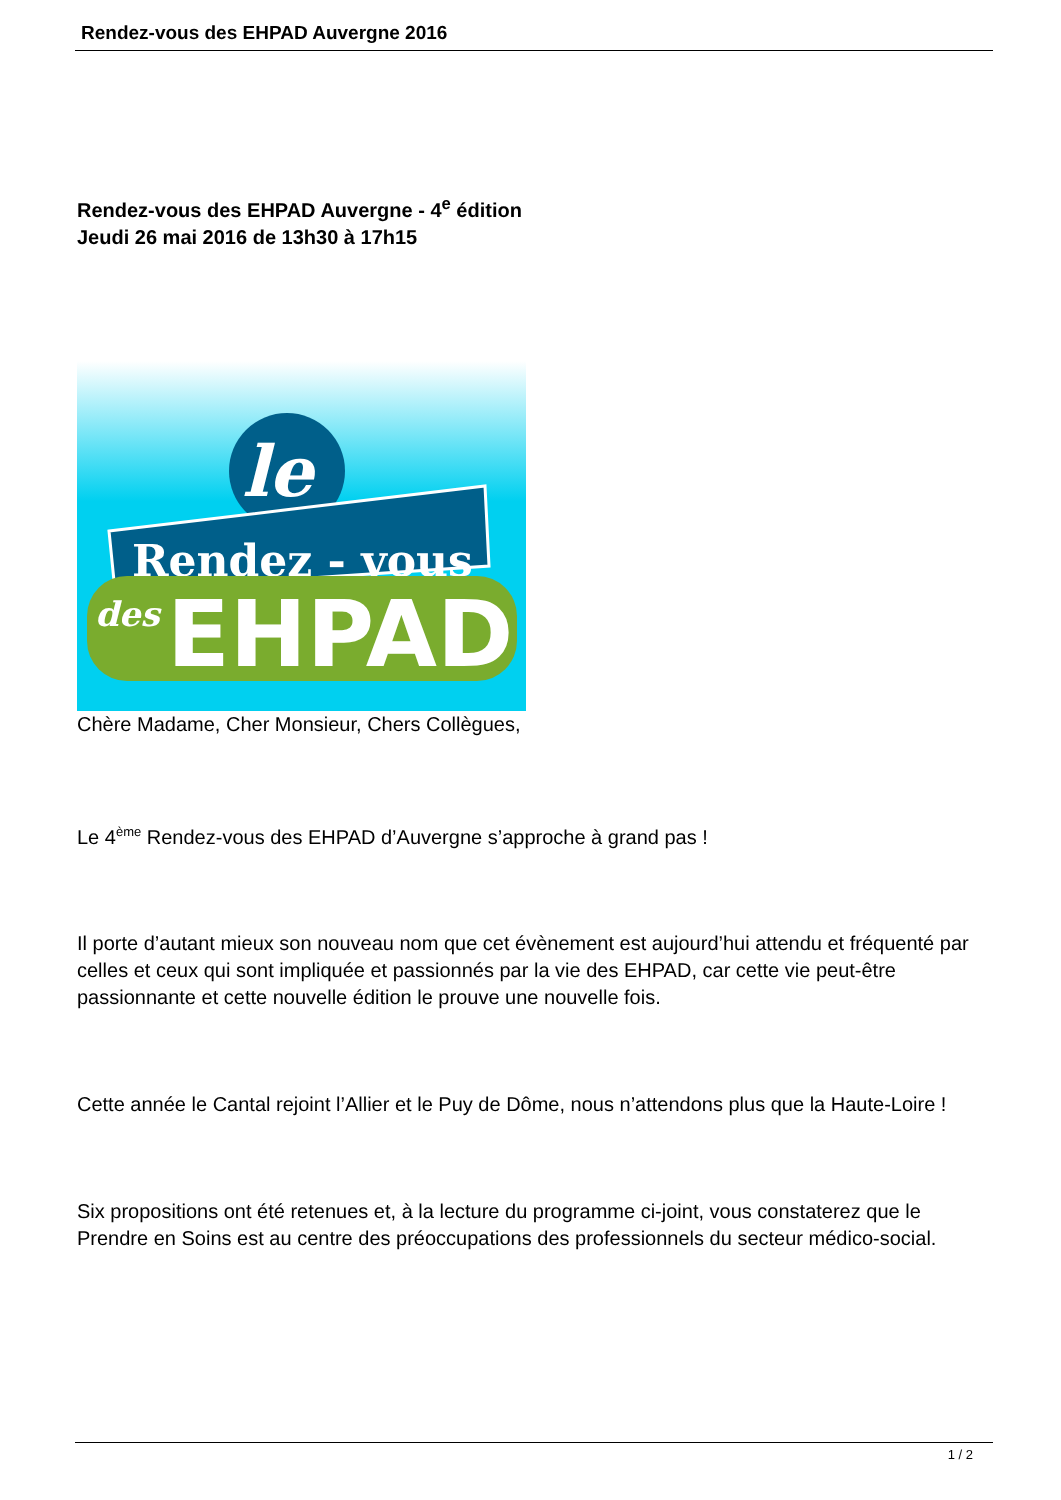Rendez-vous des EHPAD Auvergne 2016
Rendez-vous des EHPAD Auvergne - 4<sup>e</sup> édition
Jeudi 26 mai 2016 de 13h30 à 17h15
le
Rendez - vous
des
EHPAD
Chère Madame, Cher Monsieur, Chers Collègues,
Le 4<sup>ème</sup> Rendez-vous des EHPAD d’Auvergne s’approche à grand pas !
Il porte d’autant mieux son nouveau nom que cet évènement est aujourd’hui attendu et fréquenté par celles et ceux qui sont impliquée et passionnés par la vie des EHPAD, car cette vie peut-être passionnante et cette nouvelle édition le prouve une nouvelle fois.
Cette année le Cantal rejoint l’Allier et le Puy de Dôme, nous n’attendons plus que la Haute-Loire !
Six propositions ont été retenues et, à la lecture du programme ci-joint, vous constaterez que le Prendre en Soins est au centre des préoccupations des professionnels du secteur médico-social.
1 / 2